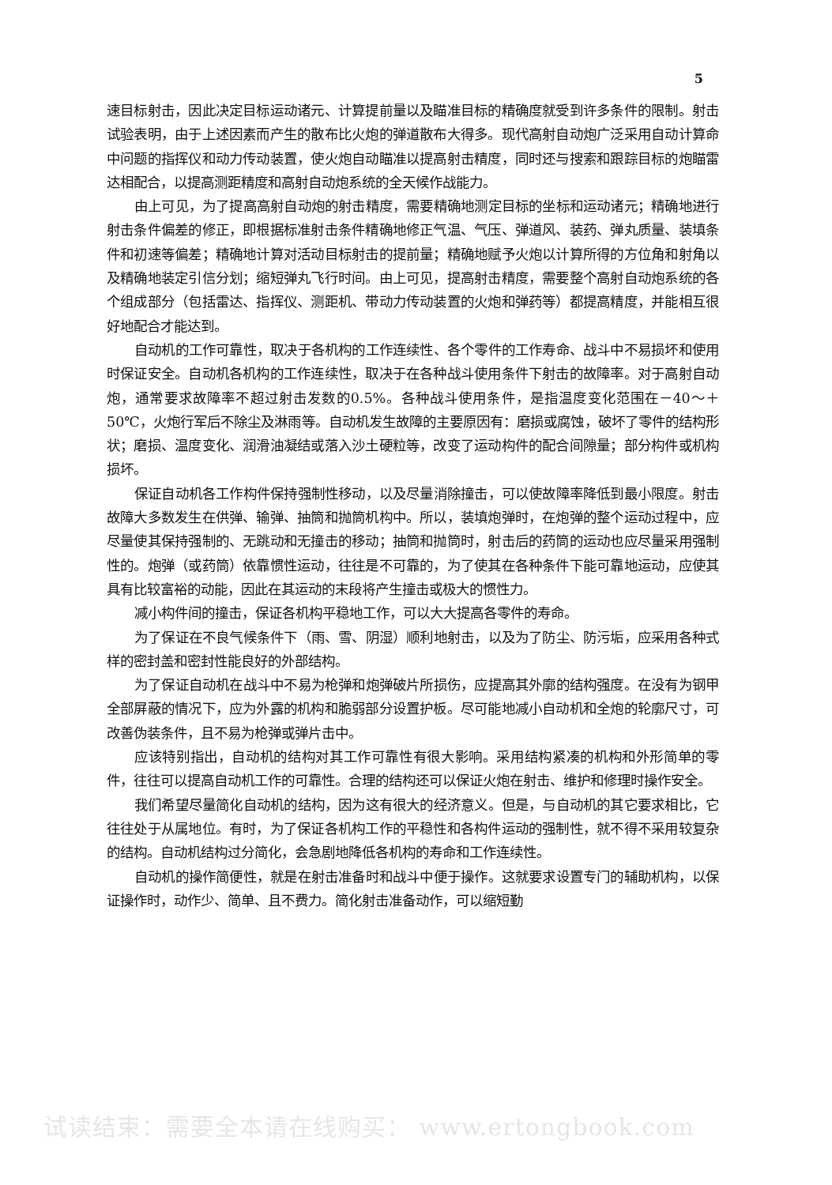5
速目标射击，因此决定目标运动诸元、计算提前量以及瞄准目标的精确度就受到许多条件的限制。射击试验表明，由于上述因素而产生的散布比火炮的弹道散布大得多。现代高射自动炮广泛采用自动计算命中问题的指挥仪和动力传动装置，使火炮自动瞄准以提高射击精度，同时还与搜索和跟踪目标的炮瞄雷达相配合，以提高测距精度和高射自动炮系统的全天候作战能力。
由上可见，为了提高高射自动炮的射击精度，需要精确地测定目标的坐标和运动诸元；精确地进行射击条件偏差的修正，即根据标准射击条件精确地修正气温、气压、弹道风、装药、弹丸质量、装填条件和初速等偏差；精确地计算对活动目标射击的提前量；精确地赋予火炮以计算所得的方位角和射角以及精确地装定引信分划；缩短弹丸飞行时间。由上可见，提高射击精度，需要整个高射自动炮系统的各个组成部分（包括雷达、指挥仪、测距机、带动力传动装置的火炮和弹药等）都提高精度，并能相互很好地配合才能达到。
自动机的工作可靠性，取决于各机构的工作连续性、各个零件的工作寿命、战斗中不易损坏和使用时保证安全。自动机各机构的工作连续性，取决于在各种战斗使用条件下射击的故障率。对于高射自动炮，通常要求故障率不超过射击发数的0.5%。各种战斗使用条件，是指温度变化范围在－40～＋50℃，火炮行军后不除尘及淋雨等。自动机发生故障的主要原因有：磨损或腐蚀，破坏了零件的结构形状；磨损、温度变化、润滑油凝结或落入沙土硬粒等，改变了运动构件的配合间隙量；部分构件或机构损坏。
保证自动机各工作构件保持强制性移动，以及尽量消除撞击，可以使故障率降低到最小限度。射击故障大多数发生在供弹、输弹、抽筒和抛筒机构中。所以，装填炮弹时，在炮弹的整个运动过程中，应尽量使其保持强制的、无跳动和无撞击的移动；抽筒和抛筒时，射击后的药筒的运动也应尽量采用强制性的。炮弹（或药筒）依靠惯性运动，往往是不可靠的，为了使其在各种条件下能可靠地运动，应使其具有比较富裕的动能，因此在其运动的末段将产生撞击或极大的惯性力。
减小构件间的撞击，保证各机构平稳地工作，可以大大提高各零件的寿命。
为了保证在不良气候条件下（雨、雪、阴湿）顺利地射击，以及为了防尘、防污垢，应采用各种式样的密封盖和密封性能良好的外部结构。
为了保证自动机在战斗中不易为枪弹和炮弹破片所损伤，应提高其外廓的结构强度。在没有为钢甲全部屏蔽的情况下，应为外露的机构和脆弱部分设置护板。尽可能地减小自动机和全炮的轮廓尺寸，可改善伪装条件，且不易为枪弹或弹片击中。
应该特别指出，自动机的结构对其工作可靠性有很大影响。采用结构紧凑的机构和外形简单的零件，往往可以提高自动机工作的可靠性。合理的结构还可以保证火炮在射击、维护和修理时操作安全。
我们希望尽量简化自动机的结构，因为这有很大的经济意义。但是，与自动机的其它要求相比，它往往处于从属地位。有时，为了保证各机构工作的平稳性和各构件运动的强制性，就不得不采用较复杂的结构。自动机结构过分简化，会急剧地降低各机构的寿命和工作连续性。
自动机的操作简便性，就是在射击准备时和战斗中便于操作。这就要求设置专门的辅助机构，以保证操作时，动作少、简单、且不费力。简化射击准备动作，可以缩短勤
试读结束：需要全本请在线购买： www.ertongbook.com